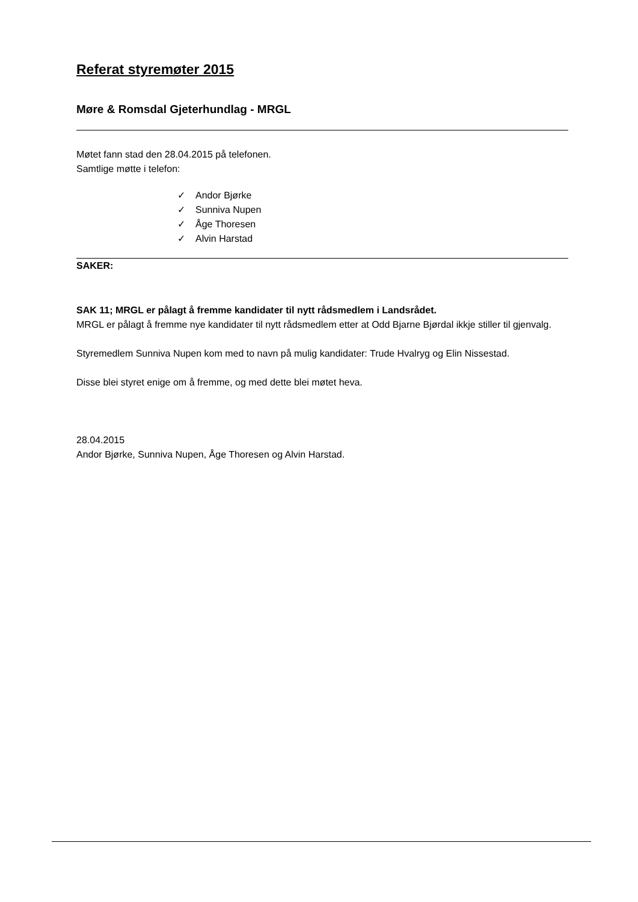Referat styremøter 2015
Møre & Romsdal Gjeterhundlag - MRGL
Møtet fann stad den 28.04.2015 på telefonen.
Samtlige møtte i telefon:
✓ Andor Bjørke
✓ Sunniva Nupen
✓ Åge Thoresen
✓ Alvin Harstad
SAKER:
SAK 11; MRGL er pålagt å fremme kandidater til nytt rådsmedlem i Landsrådet.
MRGL er pålagt å fremme nye kandidater til nytt rådsmedlem etter at Odd Bjarne Bjørdal ikkje stiller til gjenvalg.
Styremedlem Sunniva Nupen kom med to navn på mulig kandidater: Trude Hvalryg og Elin Nissestad.
Disse blei styret enige om å fremme, og med dette blei møtet heva.
28.04.2015
Andor Bjørke, Sunniva Nupen, Åge Thoresen og Alvin Harstad.